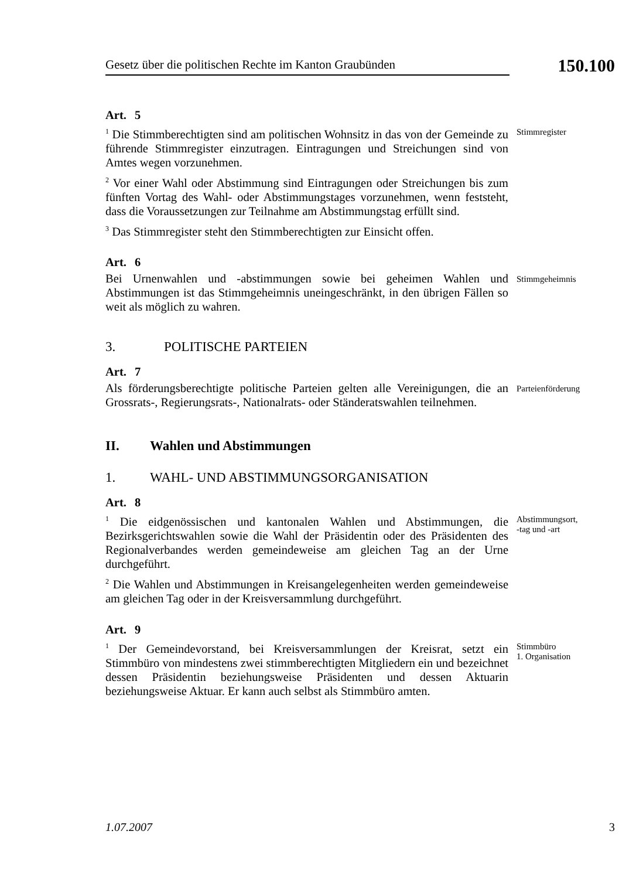Gesetz über die politischen Rechte im Kanton Graubünden
150.100
Art. 5
<sup>1</sup> Die Stimmberechtigten sind am politischen Wohnsitz in das von der Gemeinde zu führende Stimmregister einzutragen. Eintragungen und Streichungen sind von Amtes wegen vorzunehmen.
<sup>2</sup> Vor einer Wahl oder Abstimmung sind Eintragungen oder Streichungen bis zum fünften Vortag des Wahl- oder Abstimmungstages vorzunehmen, wenn feststeht, dass die Voraussetzungen zur Teilnahme am Abstimmungstag erfüllt sind.
<sup>3</sup> Das Stimmregister steht den Stimmberechtigten zur Einsicht offen.
Stimmregister
Art. 6
Bei Urnenwahlen und -abstimmungen sowie bei geheimen Wahlen und Abstimmungen ist das Stimmgeheimnis uneingeschränkt, in den übrigen Fällen so weit als möglich zu wahren.
Stimmgeheimnis
3. POLITISCHE PARTEIEN
Art. 7
Als förderungsberechtigte politische Parteien gelten alle Vereinigungen, die an Grossrats-, Regierungsrats-, Nationalrats- oder Ständeratswahlen teilnehmen.
Parteienförderung
II. Wahlen und Abstimmungen
1. WAHL- UND ABSTIMMUNGSORGANISATION
Art. 8
<sup>1</sup> Die eidgenössischen und kantonalen Wahlen und Abstimmungen, die Bezirksgerichtswahlen sowie die Wahl der Präsidentin oder des Präsidenten des Regionalverbandes werden gemeindeweise am gleichen Tag an der Urne durchgeführt.
<sup>2</sup> Die Wahlen und Abstimmungen in Kreisangelegenheiten werden gemeindeweise am gleichen Tag oder in der Kreisversammlung durchgeführt.
Abstimmungsort,
-tag und -art
Art. 9
<sup>1</sup> Der Gemeindevorstand, bei Kreisversammlungen der Kreisrat, setzt ein Stimmbüro von mindestens zwei stimmberechtigten Mitgliedern ein und bezeichnet dessen Präsidentin beziehungsweise Präsidenten und dessen Aktuarin beziehungsweise Aktuar. Er kann auch selbst als Stimmbüro amten.
Stimmbüro
1. Organisation
1.07.2007 3